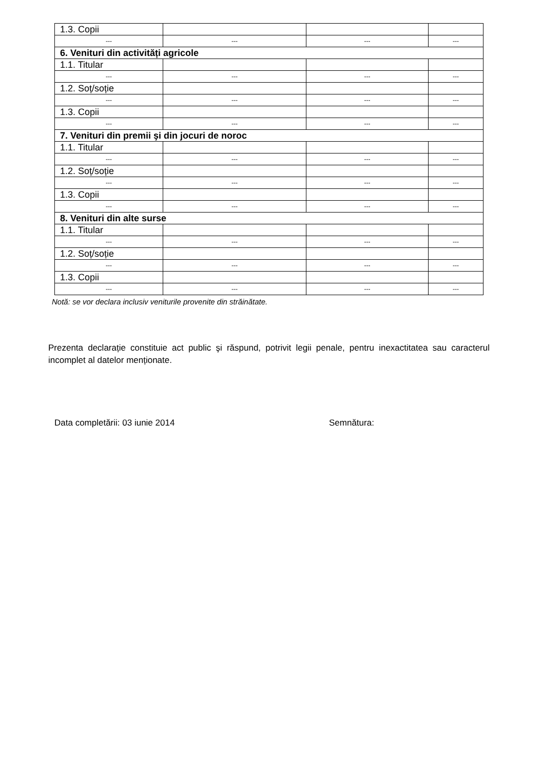| 1.3. Copii | | | |
| --- | --- | --- | --- |
| 6. Venituri din activități agricole | | | |
| 1.1. Titular | | | |
| --- | --- | --- | --- |
| 1.2. Soț/soție | | | |
| --- | --- | --- | --- |
| 1.3. Copii | | | |
| --- | --- | --- | --- |
| 7. Venituri din premii şi din jocuri de noroc | | | |
| 1.1. Titular | | | |
| --- | --- | --- | --- |
| 1.2. Soț/soție | | | |
| --- | --- | --- | --- |
| 1.3. Copii | | | |
| --- | --- | --- | --- |
| 8. Venituri din alte surse | | | |
| 1.1. Titular | | | |
| --- | --- | --- | --- |
| 1.2. Soț/soție | | | |
| --- | --- | --- | --- |
| 1.3. Copii | | | |
| --- | --- | --- | --- |
Notă: se vor declara inclusiv veniturile provenite din străinătate.
Prezenta declarație constituie act public şi răspund, potrivit legii penale, pentru inexactitatea sau caracterul incomplet al datelor menționate.
Data completării: 03 iunie 2014 Semnătura: